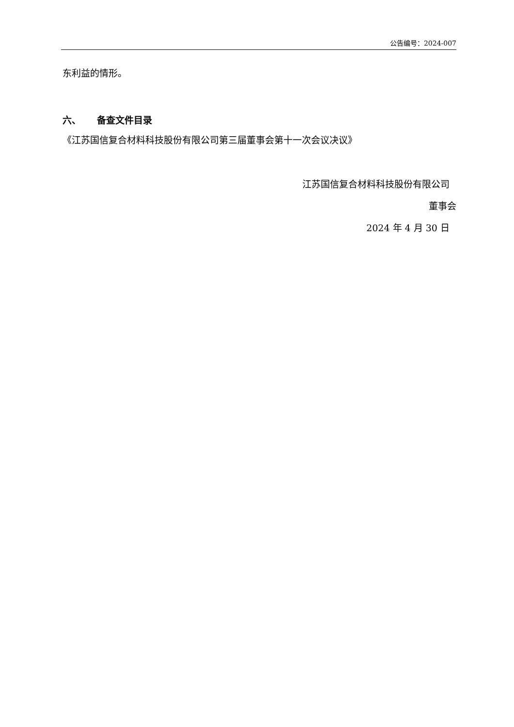公告编号：2024-007
东利益的情形。
六、 备查文件目录
《江苏国信复合材料科技股份有限公司第三届董事会第十一次会议决议》
江苏国信复合材料科技股份有限公司
董事会
2024 年 4 月 30 日